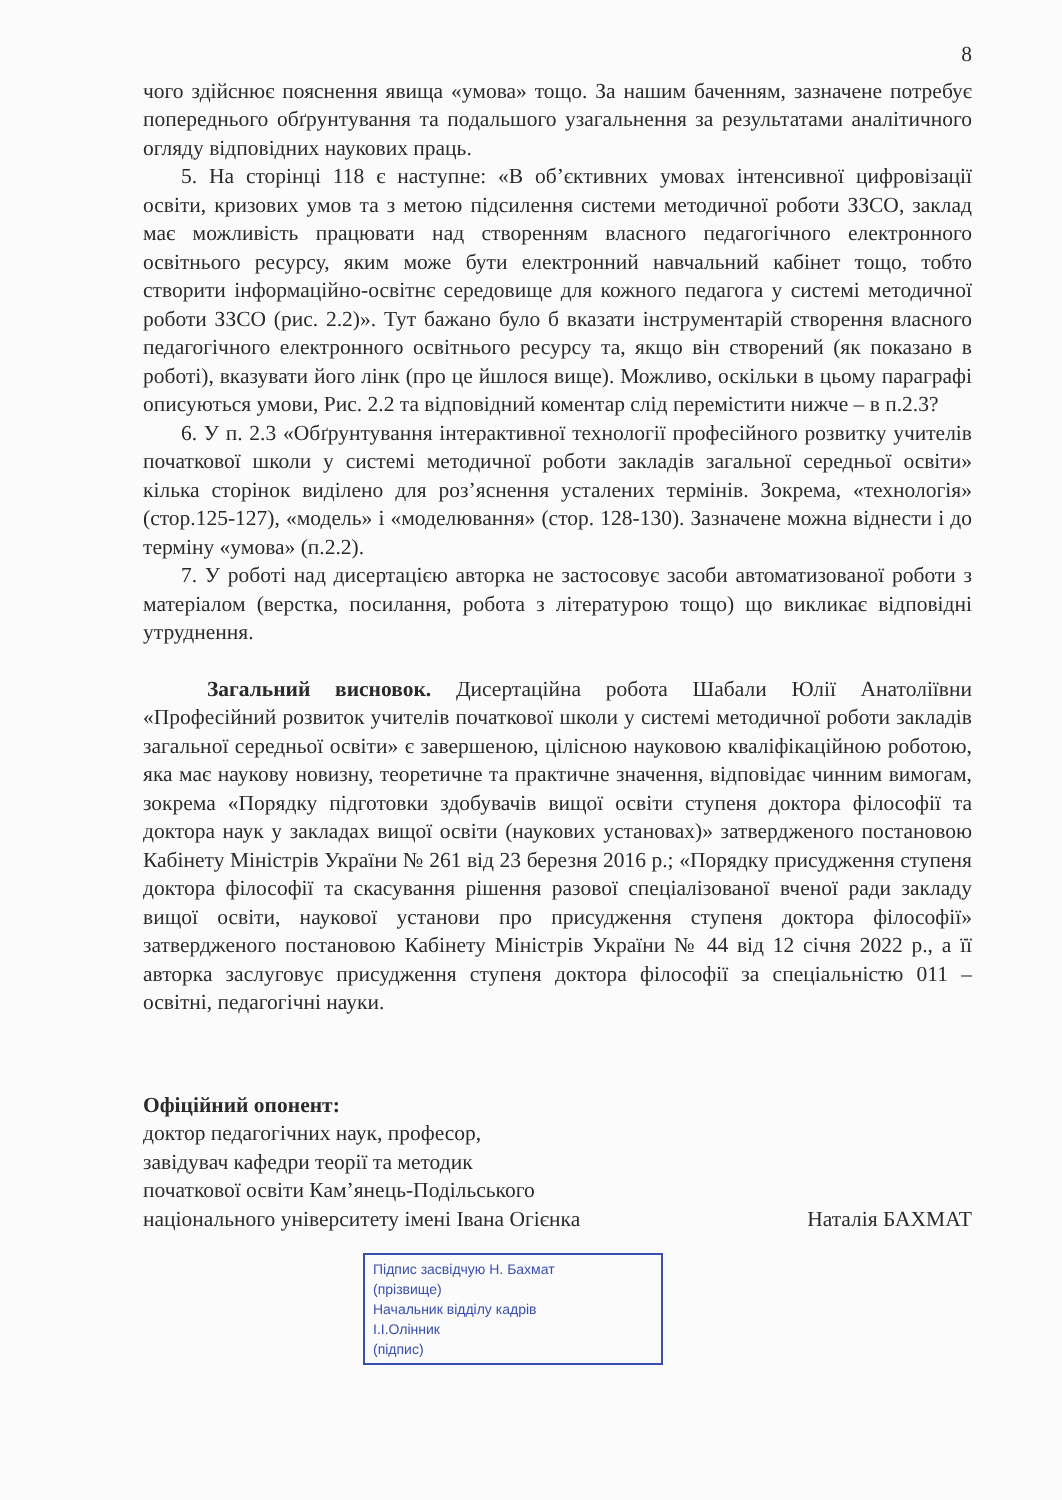8
чого здійснює пояснення явища «умова» тощо. За нашим баченням, зазначене потребує попереднього обґрунтування та подальшого узагальнення за результатами аналітичного огляду відповідних наукових праць.
5. На сторінці 118 є наступне: «В об’єктивних умовах інтенсивної цифровізації освіти, кризових умов та з метою підсилення системи методичної роботи ЗЗСО, заклад має можливість працювати над створенням власного педагогічного електронного освітнього ресурсу, яким може бути електронний навчальний кабінет тощо, тобто створити інформаційно-освітнє середовище для кожного педагога у системі методичної роботи ЗЗСО (рис. 2.2)». Тут бажано було б вказати інструментарій створення власного педагогічного електронного освітнього ресурсу та, якщо він створений (як показано в роботі), вказувати його лінк (про це йшлося вище). Можливо, оскільки в цьому параграфі описуються умови, Рис. 2.2 та відповідний коментар слід перемістити нижче – в п.2.3?
6. У п. 2.3 «Обґрунтування інтерактивної технології професійного розвитку учителів початкової школи у системі методичної роботи закладів загальної середньої освіти» кілька сторінок виділено для роз’яснення усталених термінів. Зокрема, «технологія» (стор.125-127), «модель» і «моделювання» (стор. 128-130). Зазначене можна віднести і до терміну «умова» (п.2.2).
7. У роботі над дисертацією авторка не застосовує засоби автоматизованої роботи з матеріалом (верстка, посилання, робота з літературою тощо) що викликає відповідні утруднення.
Загальний висновок. Дисертаційна робота Шабали Юлії Анатоліївни «Професійний розвиток учителів початкової школи у системі методичної роботи закладів загальної середньої освіти» є завершеною, цілісною науковою кваліфікаційною роботою, яка має наукову новизну, теоретичне та практичне значення, відповідає чинним вимогам, зокрема «Порядку підготовки здобувачів вищої освіти ступеня доктора філософії та доктора наук у закладах вищої освіти (наукових установах)» затвердженого постановою Кабінету Міністрів України № 261 від 23 березня 2016 р.; «Порядку присудження ступеня доктора філософії та скасування рішення разової спеціалізованої вченої ради закладу вищої освіти, наукової установи про присудження ступеня доктора філософії» затвердженого постановою Кабінету Міністрів України № 44 від 12 січня 2022 р., а її авторка заслуговує присудження ступеня доктора філософії за спеціальністю 011 – освітні, педагогічні науки.
Офіційний опонент:
доктор педагогічних наук, професор,
завідувач кафедри теорії та методик
початкової освіти Кам’янець-Подільського
національного університету імені Івана Огієнка Наталія БАХМАТ
Підпис засвідчую Н. Бахмат
(прізвище)
Начальник відділу кадрів
І.І.Олінник
(підпис)